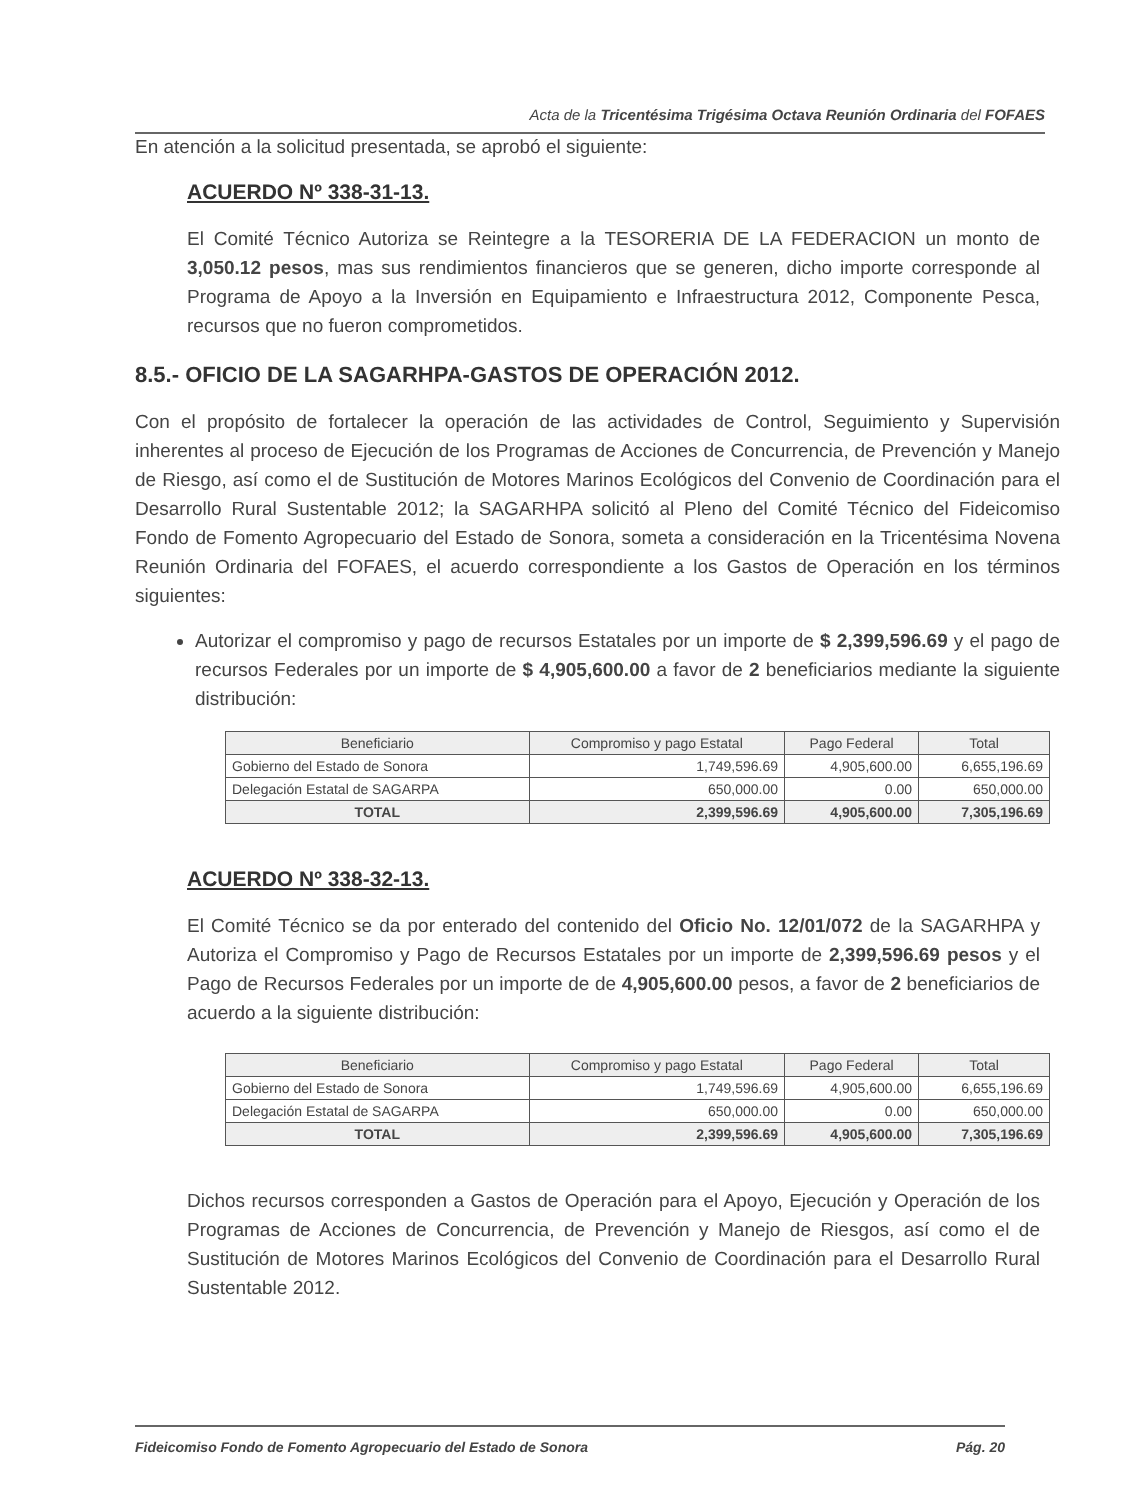Acta de la Tricentésima Trigésima Octava Reunión Ordinaria del FOFAES
En atención a la solicitud presentada, se aprobó el siguiente:
ACUERDO Nº 338-31-13.
El Comité Técnico Autoriza se Reintegre a la TESORERIA DE LA FEDERACION un monto de 3,050.12 pesos, mas sus rendimientos financieros que se generen, dicho importe corresponde al Programa de Apoyo a la Inversión en Equipamiento e Infraestructura 2012, Componente Pesca, recursos que no fueron comprometidos.
8.5.- OFICIO DE LA SAGARHPA-GASTOS DE OPERACIÓN 2012.
Con el propósito de fortalecer la operación de las actividades de Control, Seguimiento y Supervisión inherentes al proceso de Ejecución de los Programas de Acciones de Concurrencia, de Prevención y Manejo de Riesgo, así como el de Sustitución de Motores Marinos Ecológicos del Convenio de Coordinación para el Desarrollo Rural Sustentable 2012; la SAGARHPA solicitó al Pleno del Comité Técnico del Fideicomiso Fondo de Fomento Agropecuario del Estado de Sonora, someta a consideración en la Tricentésima Novena Reunión Ordinaria del FOFAES, el acuerdo correspondiente a los Gastos de Operación en los términos siguientes:
Autorizar el compromiso y pago de recursos Estatales por un importe de $ 2,399,596.69 y el pago de recursos Federales por un importe de $ 4,905,600.00 a favor de 2 beneficiarios mediante la siguiente distribución:
| Beneficiario | Compromiso y pago Estatal | Pago Federal | Total |
| --- | --- | --- | --- |
| Gobierno del Estado de Sonora | 1,749,596.69 | 4,905,600.00 | 6,655,196.69 |
| Delegación Estatal de SAGARPA | 650,000.00 | 0.00 | 650,000.00 |
| TOTAL | 2,399,596.69 | 4,905,600.00 | 7,305,196.69 |
ACUERDO Nº 338-32-13.
El Comité Técnico se da por enterado del contenido del Oficio No. 12/01/072 de la SAGARHPA y Autoriza el Compromiso y Pago de Recursos Estatales por un importe de 2,399,596.69 pesos y el Pago de Recursos Federales por un importe de de 4,905,600.00 pesos, a favor de 2 beneficiarios de acuerdo a la siguiente distribución:
| Beneficiario | Compromiso y pago Estatal | Pago Federal | Total |
| --- | --- | --- | --- |
| Gobierno del Estado de Sonora | 1,749,596.69 | 4,905,600.00 | 6,655,196.69 |
| Delegación Estatal de SAGARPA | 650,000.00 | 0.00 | 650,000.00 |
| TOTAL | 2,399,596.69 | 4,905,600.00 | 7,305,196.69 |
Dichos recursos corresponden a Gastos de Operación para el Apoyo, Ejecución y Operación de los Programas de Acciones de Concurrencia, de Prevención y Manejo de Riesgos, así como el de Sustitución de Motores Marinos Ecológicos del Convenio de Coordinación para el Desarrollo Rural Sustentable 2012.
Fideicomiso Fondo de Fomento Agropecuario del Estado de Sonora Pág. 20